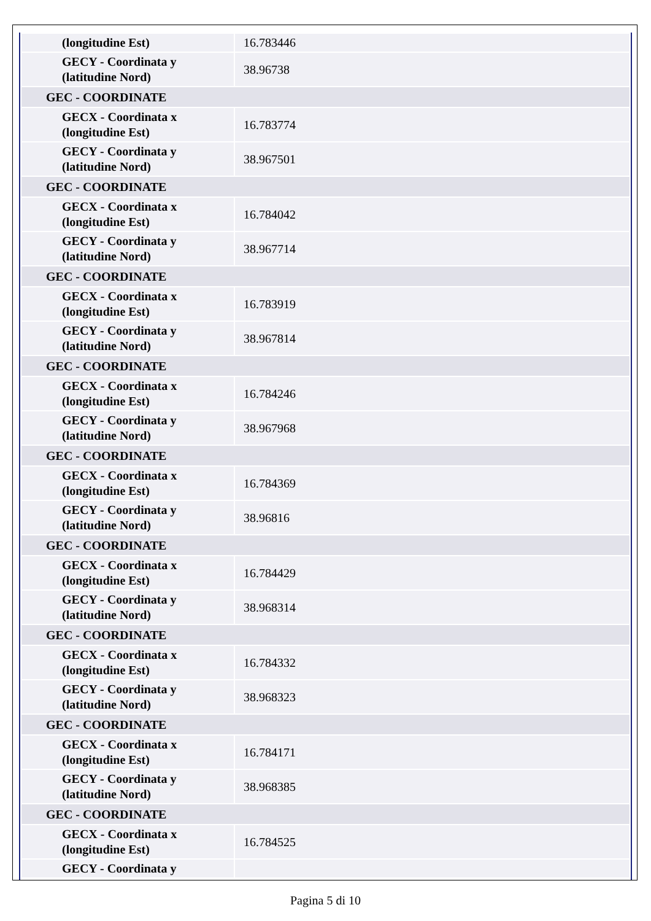| (longitudine Est) | 16.783446 |
| GECY - Coordinata y (latitudine Nord) | 38.96738 |
| GEC - COORDINATE | |
| GECX - Coordinata x (longitudine Est) | 16.783774 |
| GECY - Coordinata y (latitudine Nord) | 38.967501 |
| GEC - COORDINATE | |
| GECX - Coordinata x (longitudine Est) | 16.784042 |
| GECY - Coordinata y (latitudine Nord) | 38.967714 |
| GEC - COORDINATE | |
| GECX - Coordinata x (longitudine Est) | 16.783919 |
| GECY - Coordinata y (latitudine Nord) | 38.967814 |
| GEC - COORDINATE | |
| GECX - Coordinata x (longitudine Est) | 16.784246 |
| GECY - Coordinata y (latitudine Nord) | 38.967968 |
| GEC - COORDINATE | |
| GECX - Coordinata x (longitudine Est) | 16.784369 |
| GECY - Coordinata y (latitudine Nord) | 38.96816 |
| GEC - COORDINATE | |
| GECX - Coordinata x (longitudine Est) | 16.784429 |
| GECY - Coordinata y (latitudine Nord) | 38.968314 |
| GEC - COORDINATE | |
| GECX - Coordinata x (longitudine Est) | 16.784332 |
| GECY - Coordinata y (latitudine Nord) | 38.968323 |
| GEC - COORDINATE | |
| GECX - Coordinata x (longitudine Est) | 16.784171 |
| GECY - Coordinata y (latitudine Nord) | 38.968385 |
| GEC - COORDINATE | |
| GECX - Coordinata x (longitudine Est) | 16.784525 |
| GECY - Coordinata y | |
Pagina 5 di 10